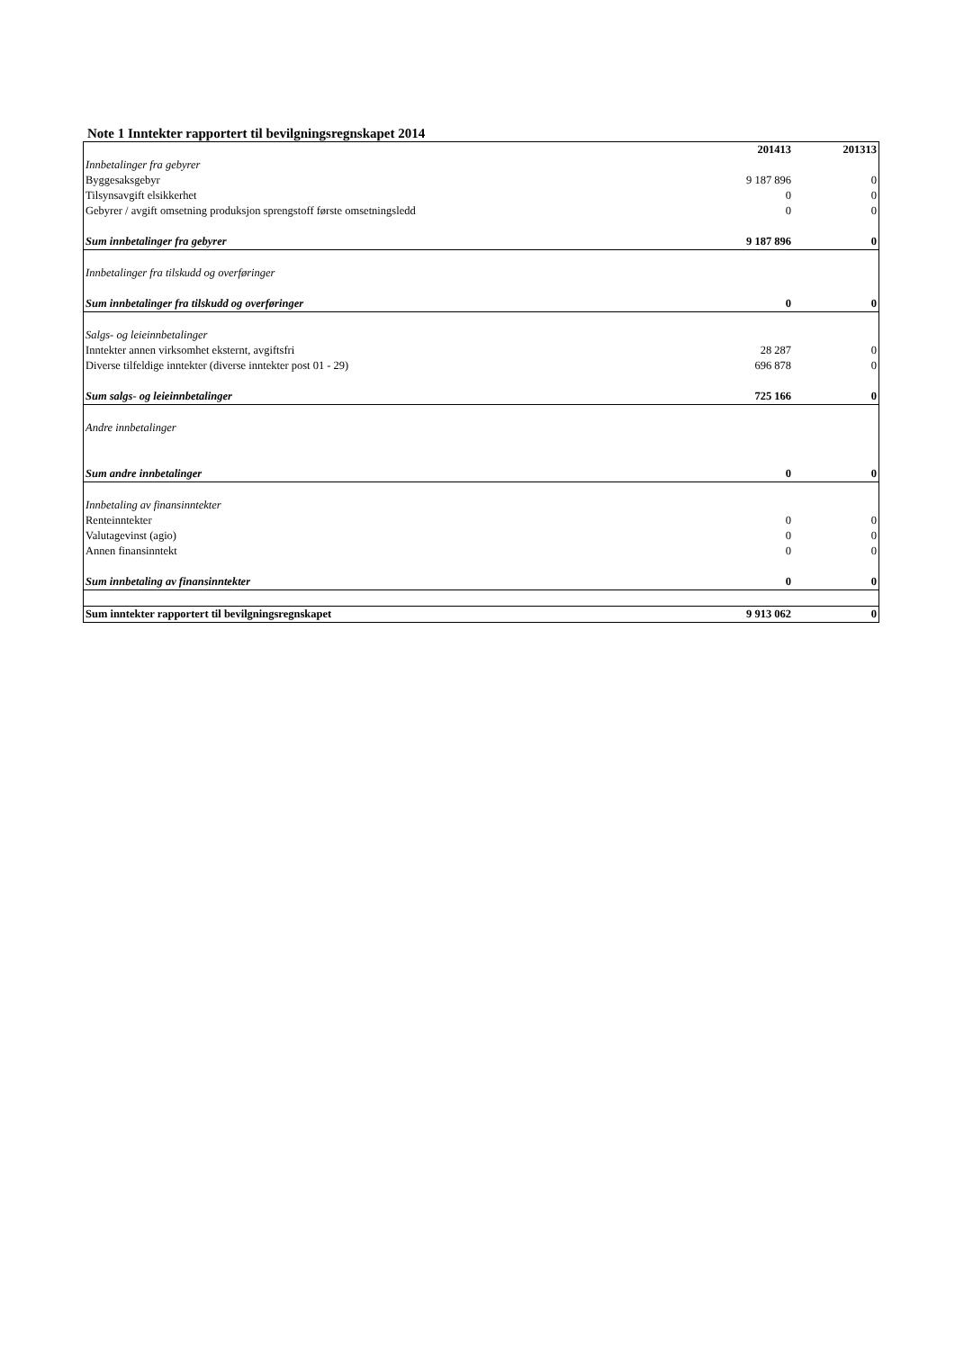Note 1 Inntekter rapportert til bevilgningsregnskapet 2014
| | 201413 | 201313 |
| Innbetalinger fra gebyrer | | |
| Byggesaksgebyr | 9 187 896 | 0 |
| Tilsynsavgift elsikkerhet | 0 | 0 |
| Gebyrer / avgift omsetning produksjon sprengstoff første omsetningsledd | 0 | 0 |
| Sum innbetalinger fra gebyrer | 9 187 896 | 0 |
| Innbetalinger fra tilskudd og overføringer | | |
| Sum innbetalinger fra tilskudd og overføringer | 0 | 0 |
| Salgs- og leieinnbetalinger | | |
| Inntekter annen virksomhet eksternt, avgiftsfri | 28 287 | 0 |
| Diverse tilfeldige inntekter (diverse inntekter post 01 - 29) | 696 878 | 0 |
| Sum salgs- og leieinnbetalinger | 725 166 | 0 |
| Andre innbetalinger | | |
| Sum andre innbetalinger | 0 | 0 |
| Innbetaling av finansinntekter | | |
| Renteinntekter | 0 | 0 |
| Valutagevinst (agio) | 0 | 0 |
| Annen finansinntekt | 0 | 0 |
| Sum innbetaling av finansinntekter | 0 | 0 |
| Sum inntekter rapportert til bevilgningsregnskapet | 9 913 062 | 0 |